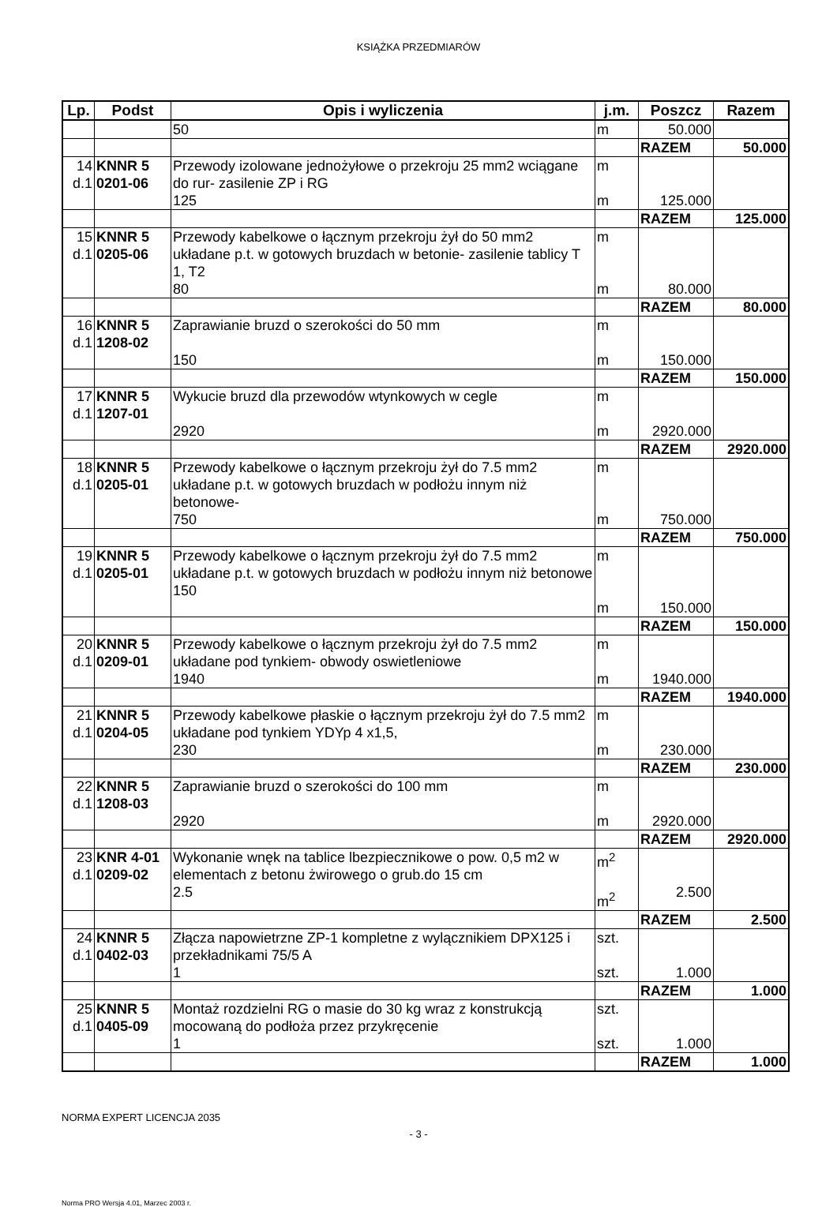KSIĄŻKA PRZEDMIARÓW
| Lp. | Podst | Opis i wyliczenia | j.m. | Poszcz | Razem |
| --- | --- | --- | --- | --- | --- |
| | | 50 | m | 50.000 | |
| | | | | RAZEM | 50.000 |
| 14 d.1 | KNNR 5 0201-06 | Przewody izolowane jednożyłowe o przekroju 25 mm2 wciągane do rur- zasilenie ZP i RG 125 | m m | 125.000 | |
| | | | | RAZEM | 125.000 |
| 15 d.1 | KNNR 5 0205-06 | Przewody kabelkowe o łącznym przekroju żył do 50 mm2 układane p.t. w gotowych bruzdach w betonie- zasilenie tablicy T 1, T2 80 | m m | 80.000 | |
| | | | | RAZEM | 80.000 |
| 16 d.1 | KNNR 5 1208-02 | Zaprawianie bruzd o szerokości do 50 mm 150 | m m | 150.000 | |
| | | | | RAZEM | 150.000 |
| 17 d.1 | KNNR 5 1207-01 | Wykucie bruzd dla przewodów wtynkowych w cegle 2920 | m m | 2920.000 | |
| | | | | RAZEM | 2920.000 |
| 18 d.1 | KNNR 5 0205-01 | Przewody kabelkowe o łącznym przekroju żył do 7.5 mm2 układane p.t. w gotowych bruzdach w podłożu innym niż betonowe- 750 | m m | 750.000 | |
| | | | | RAZEM | 750.000 |
| 19 d.1 | KNNR 5 0205-01 | Przewody kabelkowe o łącznym przekroju żył do 7.5 mm2 układane p.t. w gotowych bruzdach w podłożu innym niż betonowe 150 | m m | 150.000 | |
| | | | | RAZEM | 150.000 |
| 20 d.1 | KNNR 5 0209-01 | Przewody kabelkowe o łącznym przekroju żył do 7.5 mm2 układane pod tynkiem- obwody oswietleniowe 1940 | m m | 1940.000 | |
| | | | | RAZEM | 1940.000 |
| 21 d.1 | KNNR 5 0204-05 | Przewody kabelkowe płaskie o łącznym przekroju żył do 7.5 mm2 układane pod tynkiem YDYp 4 x1,5, 230 | m m | 230.000 | |
| | | | | RAZEM | 230.000 |
| 22 d.1 | KNNR 5 1208-03 | Zaprawianie bruzd o szerokości do 100 mm 2920 | m m | 2920.000 | |
| | | | | RAZEM | 2920.000 |
| 23 d.1 | KNR 4-01 0209-02 | Wykonanie wnęk na tablice lbezpiecznikowe o pow. 0,5 m2 w elementach z betonu żwirowego o grub.do 15 cm 2.5 | m<sup>2</sup> m<sup>2</sup> | 2.500 | |
| | | | | RAZEM | 2.500 |
| 24 d.1 | KNNR 5 0402-03 | Złącza napowietrzne ZP-1 kompletne z wylącznikiem DPX125 i przekładnikami 75/5 A 1 | szt. szt. | 1.000 | |
| | | | | RAZEM | 1.000 |
| 25 d.1 | KNNR 5 0405-09 | Montaż rozdzielni RG o masie do 30 kg wraz z konstrukcją mocowaną do podłoża przez przykręcenie 1 | szt. szt. | 1.000 | |
| | | | | RAZEM | 1.000 |
NORMA EXPERT LICENCJA 2035
- 3 -
Norma PRO Wersja 4.01, Marzec 2003 r.